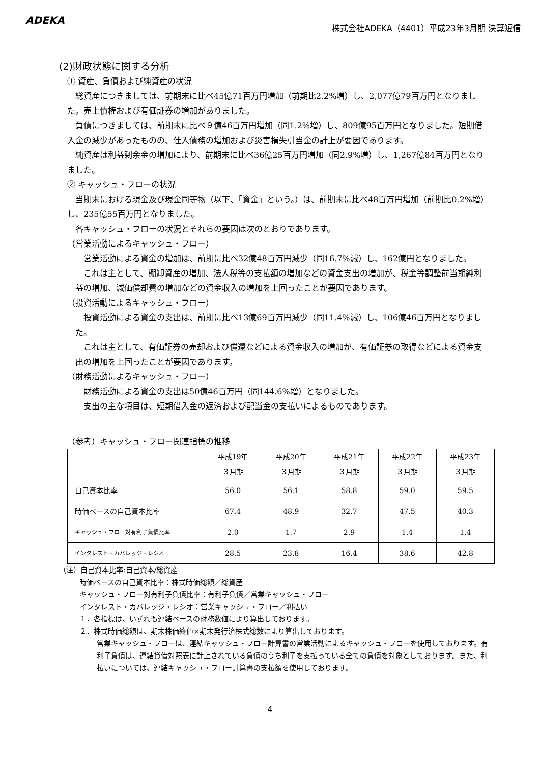ADEKA
株式会社ADEKA（4401）平成23年3月期 決算短信
(2)財政状態に関する分析
① 資産、負債および純資産の状況
　総資産につきましては、前期末に比べ45億71百万円増加（前期比2.2%増）し、2,077億79百万円となりました。売上債権および有価証券の増加がありました。
　負債につきましては、前期末に比べ９億46百万円増加（同1.2%増）し、809億95百万円となりました。短期借入金の減少があったものの、仕入債務の増加および災害損失引当金の計上が要因であります。
　純資産は利益剰余金の増加により、前期末に比べ36億25百万円増加（同2.9%増）し、1,267億84百万円となりました。
② キャッシュ・フローの状況
　当期末における現金及び現金同等物（以下、「資金」という。）は、前期末に比べ48百万円増加（前期比0.2%増）し、235億55百万円となりました。
　各キャッシュ・フローの状況とそれらの要因は次のとおりであります。
（営業活動によるキャッシュ・フロー）
　営業活動による資金の増加は、前期に比べ32億48百万円減少（同16.7%減）し、162億円となりました。
　これは主として、棚卸資産の増加、法人税等の支払額の増加などの資金支出の増加が、税金等調整前当期純利益の増加、減価償却費の増加などの資金収入の増加を上回ったことが要因であります。
（投資活動によるキャッシュ・フロー）
　投資活動による資金の支出は、前期に比べ13億69百万円減少（同11.4%減）し、106億46百万円となりました。
　これは主として、有価証券の売却および償還などによる資金収入の増加が、有価証券の取得などによる資金支出の増加を上回ったことが要因であります。
（財務活動によるキャッシュ・フロー）
　財務活動による資金の支出は50億46百万円（同144.6%増）となりました。
　支出の主な項目は、短期借入金の返済および配当金の支払いによるものであります。
（参考）キャッシュ・フロー関連指標の推移
| | 平成19年 ３月期 | 平成20年 ３月期 | 平成21年 ３月期 | 平成22年 ３月期 | 平成23年 ３月期 |
| --- | --- | --- | --- | --- | --- |
| 自己資本比率 | 56.0 | 56.1 | 58.8 | 59.0 | 59.5 |
| 時価ベースの自己資本比率 | 67.4 | 48.9 | 32.7 | 47.5 | 40.3 |
| キャッシュ・フロー対有利子負債比率 | 2.0 | 1.7 | 2.9 | 1.4 | 1.4 |
| インタレスト・カバレッジ・レシオ | 28.5 | 23.8 | 16.4 | 38.6 | 42.8 |
（注）自己資本比率:自己資本/総資産
時価ベースの自己資本比率：株式時価総額／総資産
キャッシュ・フロー対有利子負債比率：有利子負債／営業キャッシュ・フロー
インタレスト・カバレッジ・レシオ：営業キャッシュ・フロー／利払い
１．各指標は、いずれも連結ベースの財務数値により算出しております。
２．株式時価総額は、期末株価終値×期末発行済株式総数により算出しております。
営業キャッシュ・フローは、連結キャッシュ・フロー計算書の営業活動によるキャッシュ・フローを使用しております。有利子負債は、連結貸借対照表に計上されている負債のうち利子を支払っている全ての負債を対象としております。また、利払いについては、連結キャッシュ・フロー計算書の支払額を使用しております。
4